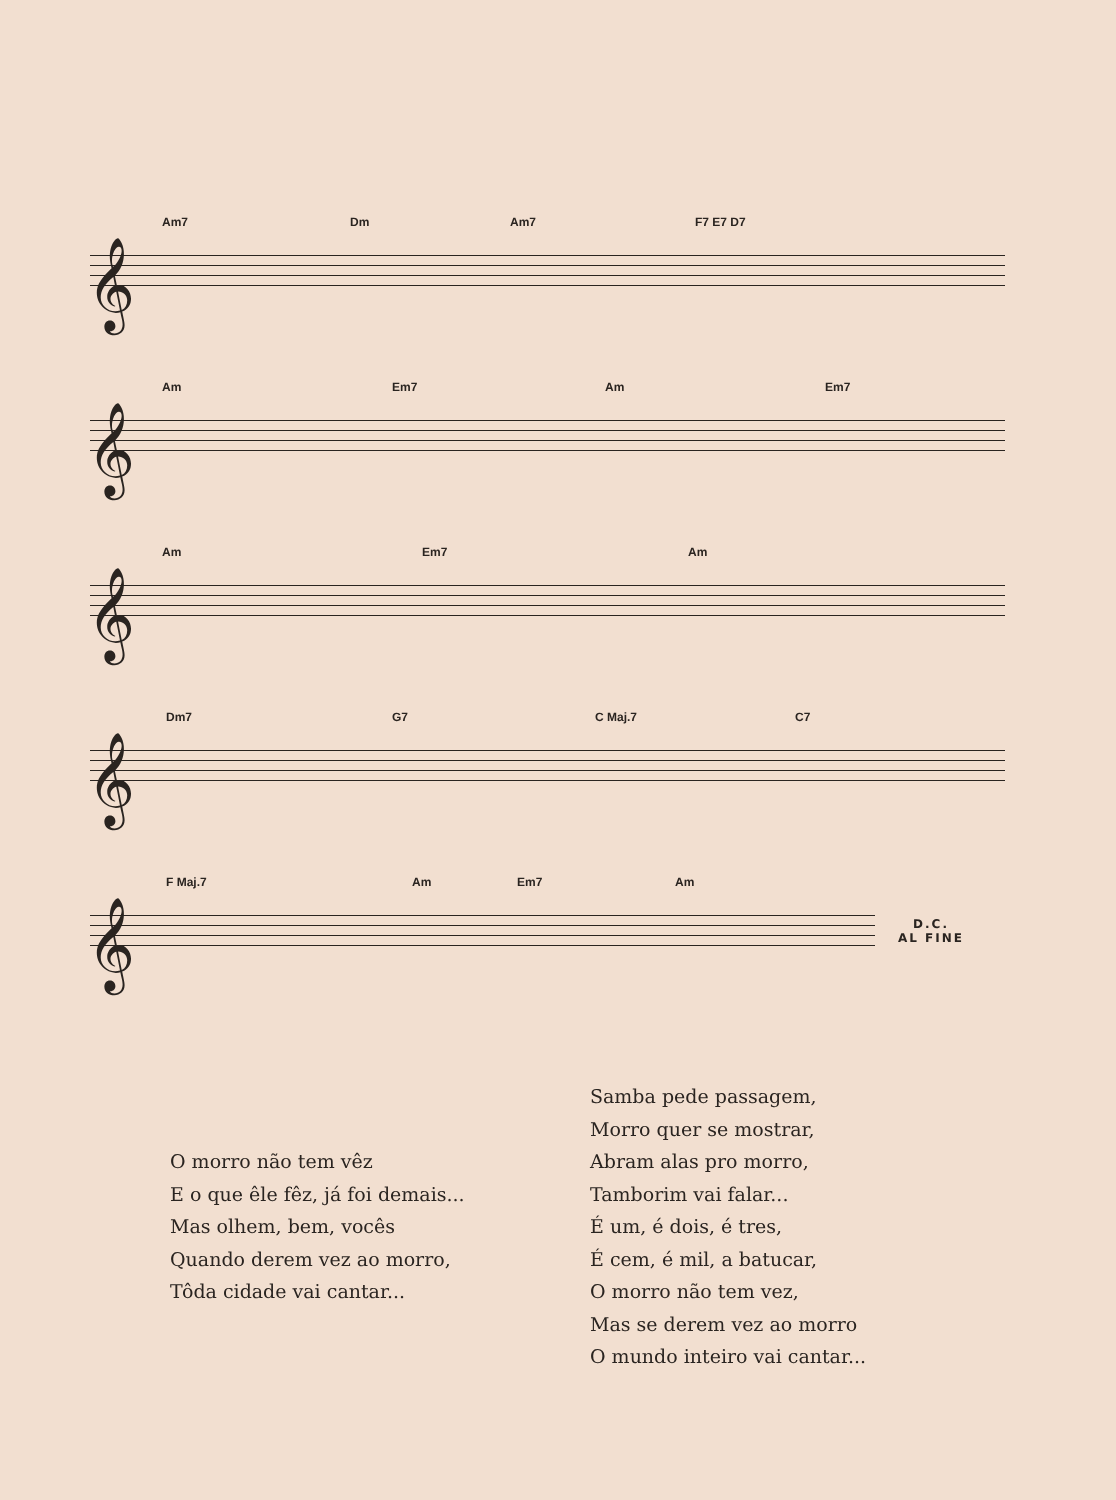Am7 Dm Am7 F7 E7 D7
𝄞
Am Em7 Am Em7
𝄞
Am Em7 Am
𝄞
Dm7 G7 C Maj.7 C7
𝄞
F Maj.7 Am Em7 Am
𝄞
D.C.
AL FINE
O morro não tem vêz
E o que êle fêz, já foi demais...
Mas olhem, bem, vocês
Quando derem vez ao morro,
Tôda cidade vai cantar...
Samba pede passagem,
Morro quer se mostrar,
Abram alas pro morro,
Tamborim vai falar...
É um, é dois, é tres,
É cem, é mil, a batucar,
O morro não tem vez,
Mas se derem vez ao morro
O mundo inteiro vai cantar...